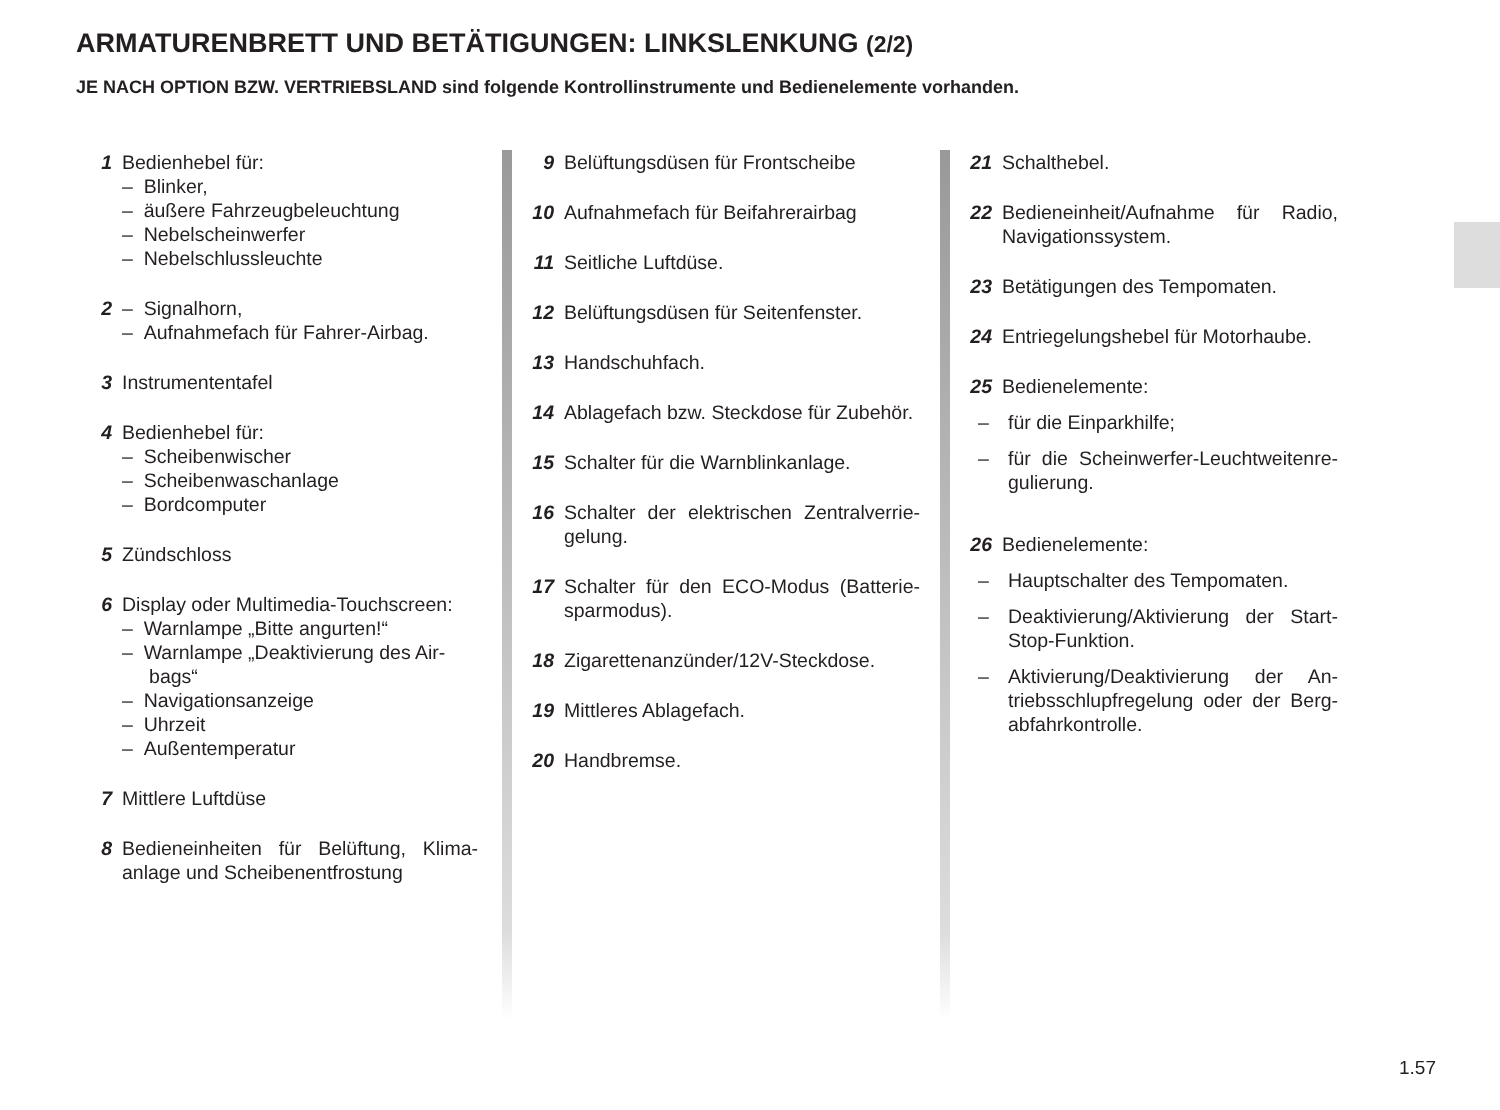ARMATURENBRETT UND BETÄTIGUNGEN: LINKSLENKUNG (2/2)
JE NACH OPTION BZW. VERTRIEBSLAND sind folgende Kontrollinstrumente und Bedienelemente vorhanden.
1 Bedienhebel für:
– Blinker,
– äußere Fahrzeugbeleuchtung
– Nebelscheinwerfer
– Nebelschlussleuchte
2 – Signalhorn,
– Aufnahmefach für Fahrer-Airbag.
3 Instrumententafel
4 Bedienhebel für:
– Scheibenwischer
– Scheibenwaschanlage
– Bordcomputer
5 Zündschloss
6 Display oder Multimedia-Touchscreen:
– Warnlampe „Bitte angurten!“
– Warnlampe „Deaktivierung des Air-
bags“
– Navigationsanzeige
– Uhrzeit
– Außentemperatur
7 Mittlere Luftdüse
8 Bedieneinheiten für Belüftung, Klima­anlage und Scheibenentfrostung
9 Belüftungsdüsen für Frontscheibe
10 Aufnahmefach für Beifahrerairbag
11 Seitliche Luftdüse.
12 Belüftungsdüsen für Seitenfenster.
13 Handschuhfach.
14 Ablagefach bzw. Steckdose für Zube­hör.
15 Schalter für die Warnblinkanlage.
16 Schalter der elektrischen Zentralverrie­gelung.
17 Schalter für den ECO-Modus (Batterie­sparmodus).
18 Zigarettenanzünder/12V-Steckdose.
19 Mittleres Ablagefach.
20 Handbremse.
21 Schalthebel.
22 Bedieneinheit/Aufnahme für Radio, Navigationssystem.
23 Betätigungen des Tempomaten.
24 Entriegelungshebel für Motorhaube.
25 Bedienelemente:
– für die Einparkhilfe;
– für die Scheinwerfer-Leuchtweitenre­gulierung.
26 Bedienelemente:
– Hauptschalter des Tempomaten.
– Deaktivierung/Aktivierung der Start-Stop-Funktion.
– Aktivierung/Deaktivierung der An­triebsschlupfregelung oder der Berg­abfahrkontrolle.
1.57